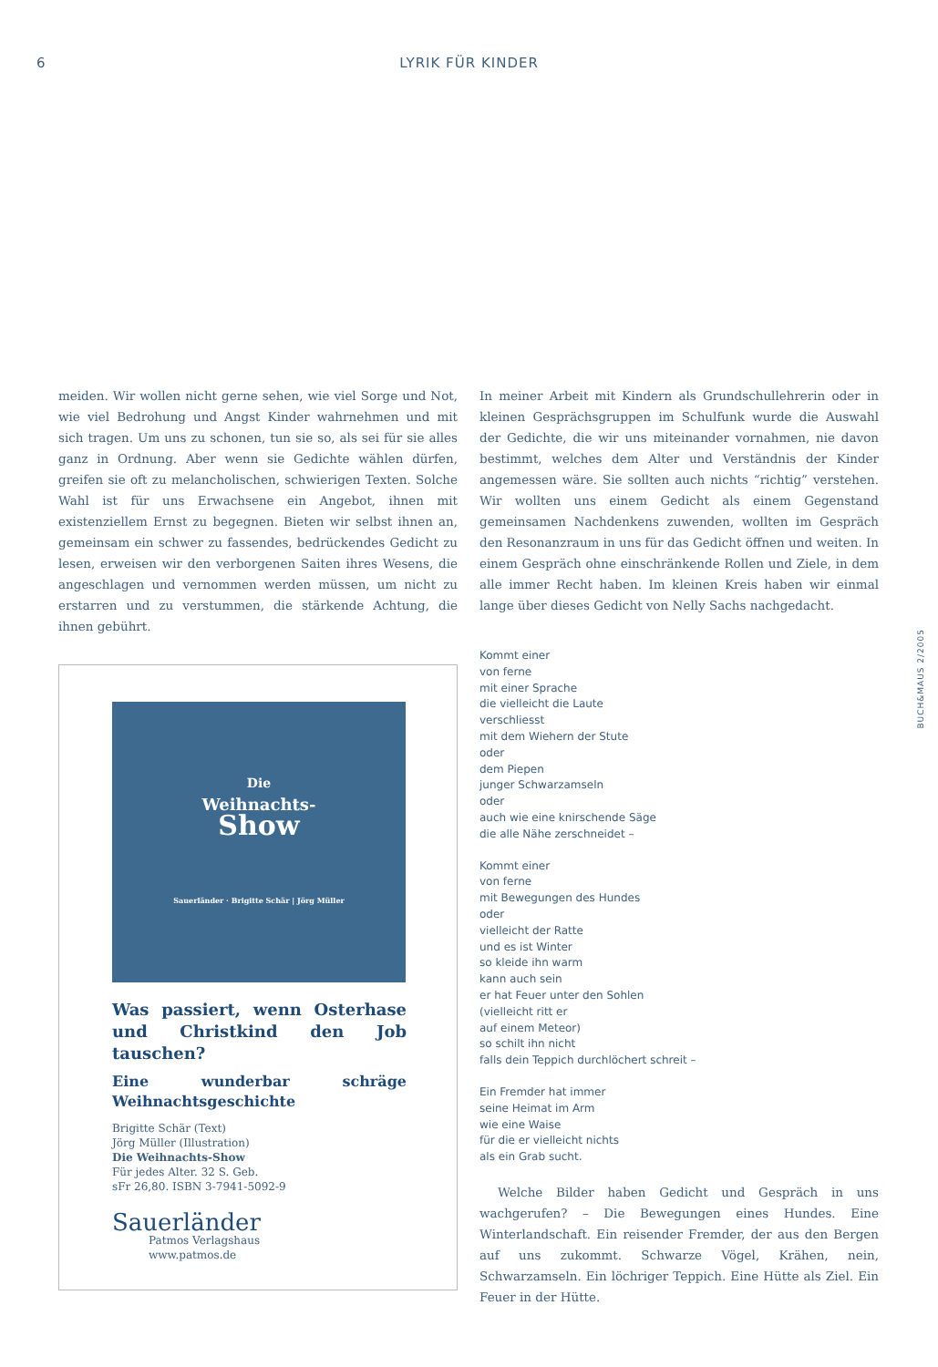6 LYRIK FÜR KINDER
meiden. Wir wollen nicht gerne sehen, wie viel Sorge und Not, wie viel Bedrohung und Angst Kinder wahrnehmen und mit sich tragen. Um uns zu schonen, tun sie so, als sei für sie alles ganz in Ordnung. Aber wenn sie Gedichte wählen dürfen, greifen sie oft zu melancholischen, schwierigen Texten. Solche Wahl ist für uns Erwachsene ein Angebot, ihnen mit existenziellem Ernst zu begegnen. Bieten wir selbst ihnen an, gemeinsam ein schwer zu fassendes, bedrückendes Gedicht zu lesen, erweisen wir den verborgenen Saiten ihres Wesens, die angeschlagen und vernommen werden müssen, um nicht zu erstarren und zu verstummen, die stärkende Achtung, die ihnen gebührt.
Die
Weihnachts-
Show
Sauerländer · Brigitte Schär | Jörg Müller
Was passiert, wenn Osterhase und Christkind den Job tauschen?
Eine wunderbar schräge Weihnachtsgeschichte
Brigitte Schär (Text)
Jörg Müller (Illustration)
Die Weihnachts-Show
Für jedes Alter. 32 S. Geb.
sFr 26,80. ISBN 3-7941-5092-9
Sauerländer
Patmos Verlagshaus
www.patmos.de
In meiner Arbeit mit Kindern als Grundschullehrerin oder in kleinen Gesprächsgruppen im Schulfunk wurde die Auswahl der Gedichte, die wir uns miteinander vornahmen, nie davon bestimmt, welches dem Alter und Verständnis der Kinder angemessen wäre. Sie sollten auch nichts “richtig” verstehen. Wir wollten uns einem Gedicht als einem Gegenstand gemeinsamen Nachdenkens zuwenden, wollten im Gespräch den Resonanzraum in uns für das Gedicht öffnen und weiten. In einem Gespräch ohne einschränkende Rollen und Ziele, in dem alle immer Recht haben. Im kleinen Kreis haben wir einmal lange über dieses Gedicht von Nelly Sachs nachgedacht.
Kommt einer
von ferne
mit einer Sprache
die vielleicht die Laute
verschliesst
mit dem Wiehern der Stute
oder
dem Piepen
junger Schwarzamseln
oder
auch wie eine knirschende Säge
die alle Nähe zerschneidet –
Kommt einer
von ferne
mit Bewegungen des Hundes
oder
vielleicht der Ratte
und es ist Winter
so kleide ihn warm
kann auch sein
er hat Feuer unter den Sohlen
(vielleicht ritt er
auf einem Meteor)
so schilt ihn nicht
falls dein Teppich durchlöchert schreit –
Ein Fremder hat immer
seine Heimat im Arm
wie eine Waise
für die er vielleicht nichts
als ein Grab sucht.
Welche Bilder haben Gedicht und Gespräch in uns wachgerufen? – Die Bewegungen eines Hundes. Eine Winterlandschaft. Ein reisender Fremder, der aus den Bergen auf uns zukommt. Schwarze Vögel, Krähen, nein, Schwarzamseln. Ein löchriger Teppich. Eine Hütte als Ziel. Ein Feuer in der Hütte.
BUCH&MAUS 2/2005